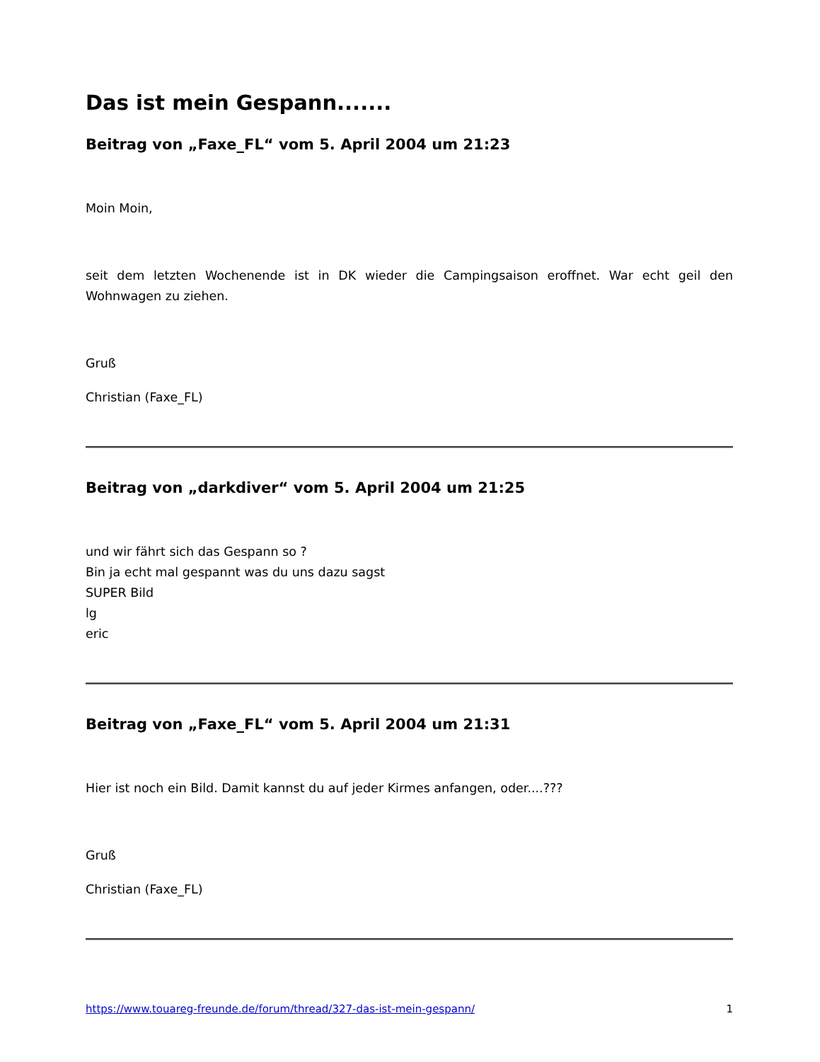Das ist mein Gespann.......
Beitrag von „Faxe_FL“ vom 5. April 2004 um 21:23
Moin Moin,
seit dem letzten Wochenende ist in DK wieder die Campingsaison eroffnet. War echt geil den Wohnwagen zu ziehen.
Gruß
Christian (Faxe_FL)
Beitrag von „darkdiver“ vom 5. April 2004 um 21:25
und wir fährt sich das Gespann so ?
Bin ja echt mal gespannt was du uns dazu sagst
SUPER Bild
lg
eric
Beitrag von „Faxe_FL“ vom 5. April 2004 um 21:31
Hier ist noch ein Bild. Damit kannst du auf jeder Kirmes anfangen, oder....???
Gruß
Christian (Faxe_FL)
https://www.touareg-freunde.de/forum/thread/327-das-ist-mein-gespann/ 1